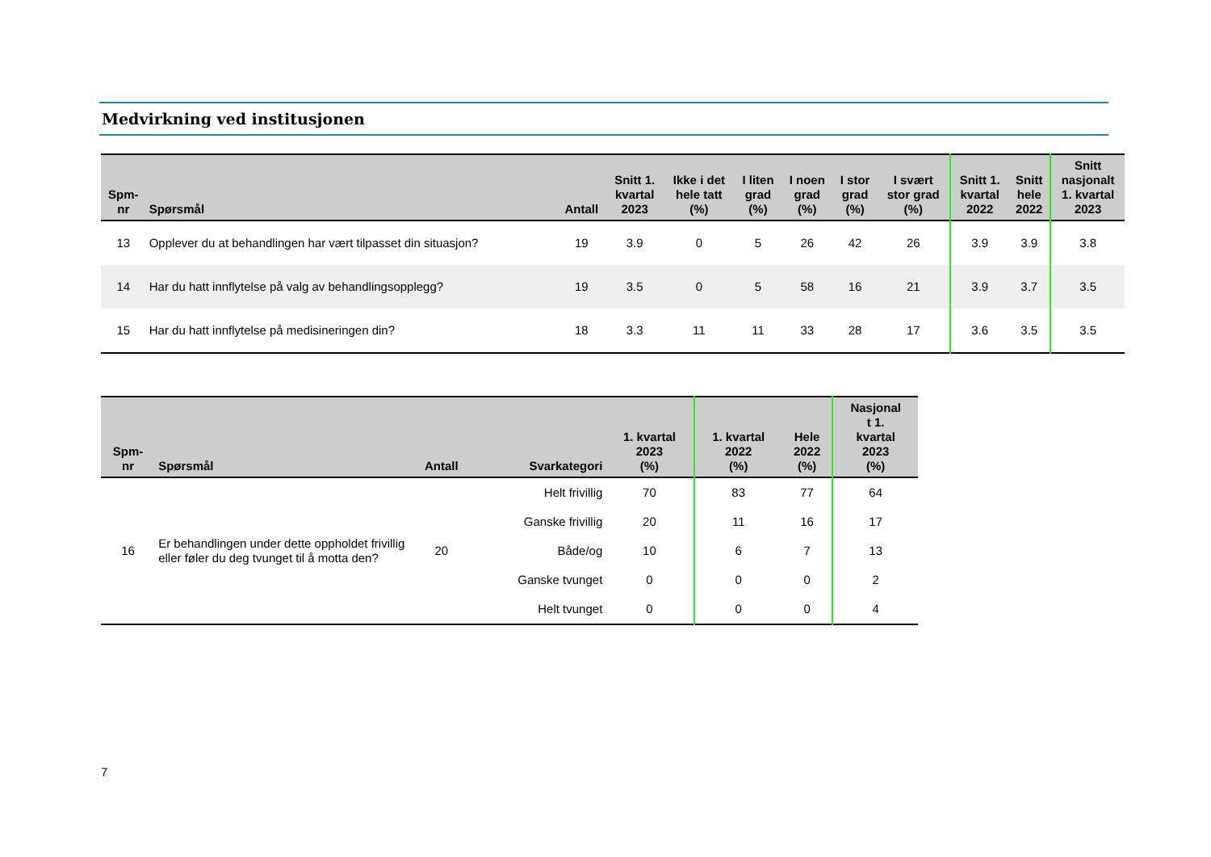Medvirkning ved institusjonen
| Spm- nr | Spørsmål | Antall | Snitt 1. kvartal 2023 | Ikke i det hele tatt (%) | I liten grad (%) | I noen grad (%) | I stor grad (%) | I svært stor grad (%) | Snitt 1. kvartal 2022 | Snitt hele 2022 | Snitt nasjonalt 1. kvartal 2023 |
| --- | --- | --- | --- | --- | --- | --- | --- | --- | --- | --- | --- |
| 13 | Opplever du at behandlingen har vært tilpasset din situasjon? | 19 | 3.9 | 0 | 5 | 26 | 42 | 26 | 3.9 | 3.9 | 3.8 |
| 14 | Har du hatt innflytelse på valg av behandlingsopplegg? | 19 | 3.5 | 0 | 5 | 58 | 16 | 21 | 3.9 | 3.7 | 3.5 |
| 15 | Har du hatt innflytelse på medisineringen din? | 18 | 3.3 | 11 | 11 | 33 | 28 | 17 | 3.6 | 3.5 | 3.5 |
| Spm- nr | Spørsmål | Antall | Svarkategori | 1. kvartal 2023 (%) | 1. kvartal 2022 (%) | Hele 2022 (%) | Nasjonal t 1. kvartal 2023 (%) |
| --- | --- | --- | --- | --- | --- | --- | --- |
| 16 | Er behandlingen under dette oppholdet frivillig eller føler du deg tvunget til å motta den? | 20 | Helt frivillig | 70 | 83 | 77 | 64 |
| | | | Ganske frivillig | 20 | 11 | 16 | 17 |
| | | | Både/og | 10 | 6 | 7 | 13 |
| | | | Ganske tvunget | 0 | 0 | 0 | 2 |
| | | | Helt tvunget | 0 | 0 | 0 | 4 |
7